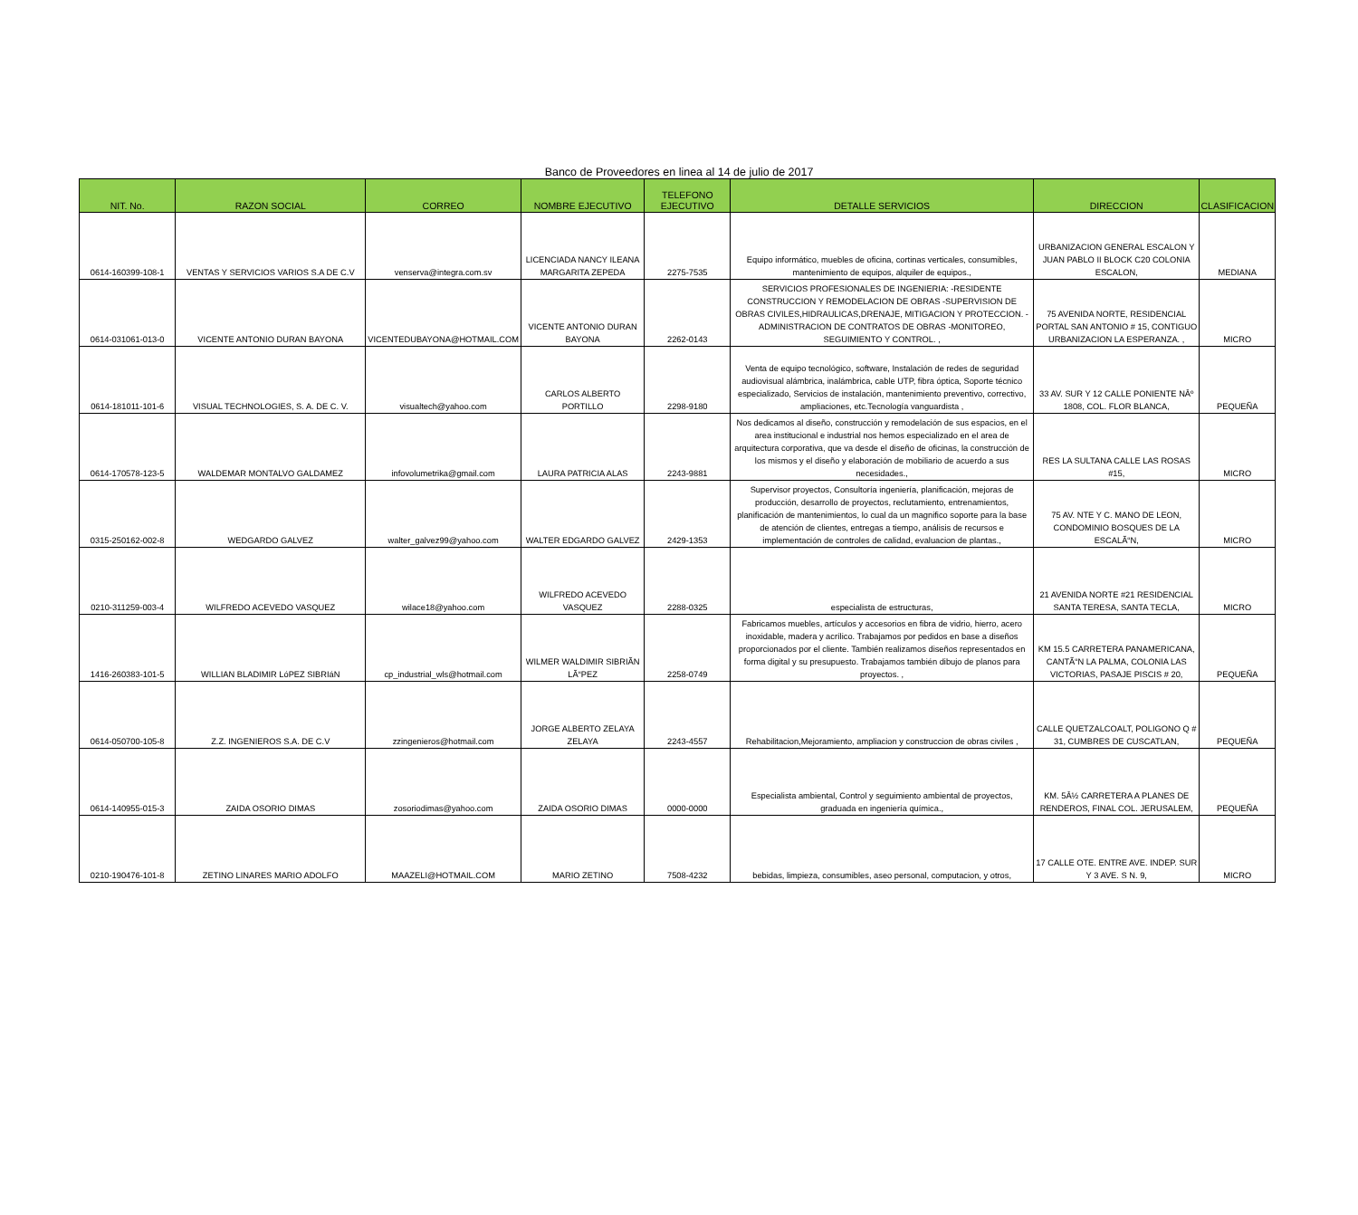Banco de Proveedores en linea al 14 de julio de 2017
| NIT. No. | RAZON SOCIAL | CORREO | NOMBRE EJECUTIVO | TELEFONO EJECUTIVO | DETALLE SERVICIOS | DIRECCION | CLASIFICACION |
| --- | --- | --- | --- | --- | --- | --- | --- |
| 0614-160399-108-1 | VENTAS Y SERVICIOS VARIOS S.A DE C.V | venserva@integra.com.sv | LICENCIADA NANCY ILEANA MARGARITA ZEPEDA | 2275-7535 | Equipo informático, muebles de oficina, cortinas verticales, consumibles, mantenimiento de equipos, alquiler de equipos., | URBANIZACION GENERAL ESCALON Y JUAN PABLO II BLOCK C20 COLONIA ESCALON, | MEDIANA |
| 0614-031061-013-0 | VICENTE ANTONIO DURAN BAYONA | VICENTEDUBAYONA@HOTMAIL.COM | VICENTE ANTONIO DURAN BAYONA | 2262-0143 | SERVICIOS PROFESIONALES DE INGENIERIA: -RESIDENTE CONSTRUCCION Y REMODELACION DE OBRAS -SUPERVISION DE OBRAS CIVILES,HIDRAULICAS,DRENAJE, MITIGACION Y PROTECCION. -ADMINISTRACION DE CONTRATOS DE OBRAS -MONITOREO, SEGUIMIENTO Y CONTROL. , | 75 AVENIDA NORTE, RESIDENCIAL PORTAL SAN ANTONIO # 15, CONTIGUO URBANIZACION LA ESPERANZA. , | MICRO |
| 0614-181011-101-6 | VISUAL TECHNOLOGIES, S. A. DE C. V. | visualtech@yahoo.com | CARLOS ALBERTO PORTILLO | 2298-9180 | Venta de equipo tecnológico, software, Instalación de redes de seguridad audiovisual alámbrica, inalámbrica, cable UTP, fibra óptica, Soporte técnico especializado, Servicios de instalación, mantenimiento preventivo, correctivo, ampliaciones, etc.Tecnología vanguardista , | 33 AV. SUR Y 12 CALLE PONIENTE NÂº 1808, COL. FLOR BLANCA, | PEQUEÑA |
| 0614-170578-123-5 | WALDEMAR MONTALVO GALDAMEZ | infovolumetrika@gmail.com | LAURA PATRICIA ALAS | 2243-9881 | Nos dedicamos al diseño, construcción y remodelación de sus espacios, en el area institucional e industrial nos hemos especializado en el area de arquitectura corporativa, que va desde el diseño de oficinas, la construcción de los mismos y el diseño y elaboración de mobiliario de acuerdo a sus necesidades., | RES LA SULTANA CALLE LAS ROSAS #15, | MICRO |
| 0315-250162-002-8 | WEDGARDO GALVEZ | walter_galvez99@yahoo.com | WALTER EDGARDO GALVEZ | 2429-1353 | Supervisor proyectos, Consultoría ingeniería, planificación, mejoras de producción, desarrollo de proyectos, reclutamiento, entrenamientos, planificación de mantenimientos, lo cual da un magnifico soporte para la base de atención de clientes, entregas a tiempo, análisis de recursos e implementación de controles de calidad, evaluacion de plantas., | 75 AV. NTE Y C. MANO DE LEON, CONDOMINIO BOSQUES DE LA ESCALÃ“N, | MICRO |
| 0210-311259-003-4 | WILFREDO ACEVEDO VASQUEZ | wilace18@yahoo.com | WILFREDO ACEVEDO VASQUEZ | 2288-0325 | especialista de estructuras, | 21 AVENIDA NORTE #21 RESIDENCIAL SANTA TERESA, SANTA TECLA, | MICRO |
| 1416-260383-101-5 | WILLIAN BLADIMIR LóPEZ SIBRIáN | cp_industrial_wls@hotmail.com | WILMER WALDIMIR SIBRIÃN LÃ“PEZ | 2258-0749 | Fabricamos muebles, artículos y accesorios en fibra de vidrio, hierro, acero inoxidable, madera y acrílico. Trabajamos por pedidos en base a diseños proporcionados por el cliente. También realizamos diseños representados en forma digital y su presupuesto. Trabajamos también dibujo de planos para proyectos. , | KM 15.5 CARRETERA PANAMERICANA, CANTÃ“N LA PALMA, COLONIA LAS VICTORIAS, PASAJE PISCIS # 20, | PEQUEÑA |
| 0614-050700-105-8 | Z.Z. INGENIEROS S.A. DE C.V | zzingenieros@hotmail.com | JORGE ALBERTO ZELAYA ZELAYA | 2243-4557 | Rehabilitacion,Mejoramiento, ampliacion y construccion de obras civiles , | CALLE QUETZALCOALT, POLIGONO Q # 31, CUMBRES DE CUSCATLAN, | PEQUEÑA |
| 0614-140955-015-3 | ZAIDA OSORIO DIMAS | zosoriodimas@yahoo.com | ZAIDA OSORIO DIMAS | 0000-0000 | Especialista ambiental, Control y seguimiento ambiental de proyectos, graduada en ingeniería química., | KM. 5Â½ CARRETERA A PLANES DE RENDEROS, FINAL COL. JERUSALEM, | PEQUEÑA |
| 0210-190476-101-8 | ZETINO LINARES MARIO ADOLFO | MAAZELI@HOTMAIL.COM | MARIO ZETINO | 7508-4232 | bebidas, limpieza, consumibles, aseo personal, computacion, y otros, | 17 CALLE OTE. ENTRE AVE. INDEP. SUR Y 3 AVE. S N. 9, | MICRO |